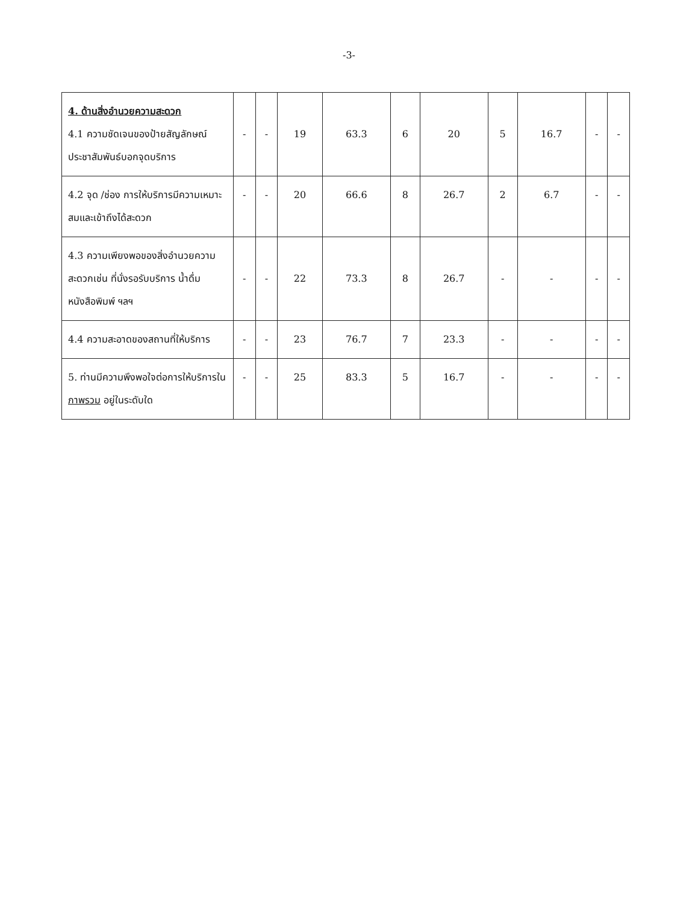-3-
| 4. ด้านสิ่งอำนวยความสะดวก 4.1 ความชัดเจนของป้ายสัญลักษณ์ประชาสัมพันธ์บอกจุดบริการ | - | - | 19 | 63.3 | 6 | 20 | 5 | 16.7 | - | - |
| 4.2 จุด /ช่อง การให้บริการมีความเหมาะสมและเข้าถึงได้สะดวก | - | - | 20 | 66.6 | 8 | 26.7 | 2 | 6.7 | - | - |
| 4.3 ความเพียงพอของสิ่งอำนวยความสะดวกเช่น ที่นั่งรอรับบริการ น้ำดื่ม หนังสือพิมพ์ ฯลฯ | - | - | 22 | 73.3 | 8 | 26.7 | - | - | - | - |
| 4.4 ความสะอาดของสถานที่ให้บริการ | - | - | 23 | 76.7 | 7 | 23.3 | - | - | - | - |
| 5. ท่านมีความพึงพอใจต่อการให้บริการใน ภาพรวม อยู่ในระดับใด | - | - | 25 | 83.3 | 5 | 16.7 | - | - | - | - |